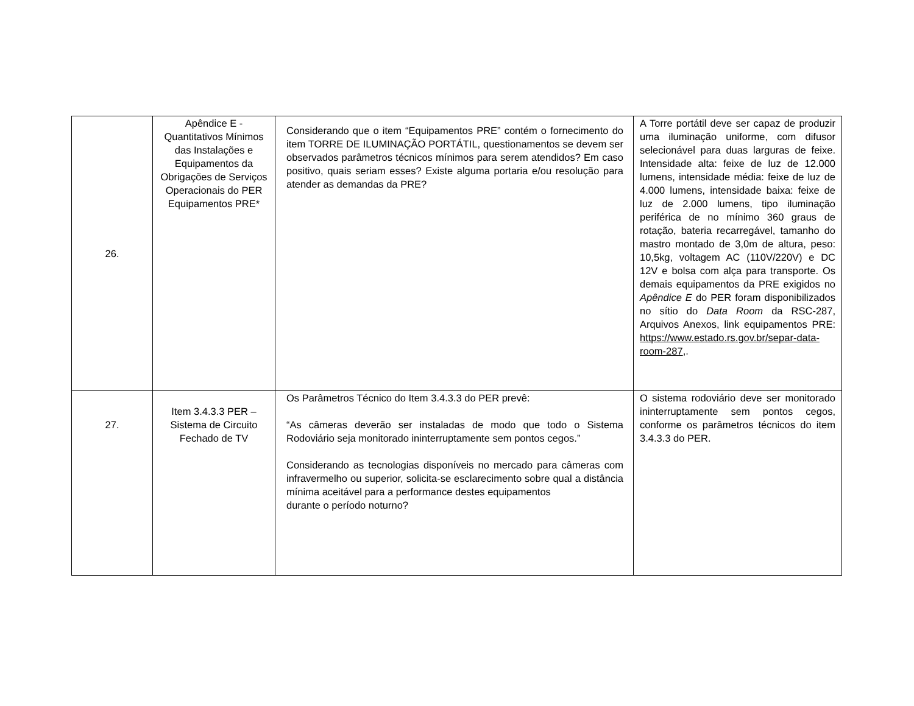| 26. | Apêndice E - Quantitativos Mínimos das Instalações e Equipamentos da Obrigações de Serviços Operacionais do PER Equipamentos PRE* | Considerando que o item “Equipamentos PRE” contém o fornecimento do item TORRE DE ILUMINAÇÃO PORTÁTIL, questionamentos se devem ser observados parâmetros técnicos mínimos para serem atendidos? Em caso positivo, quais seriam esses? Existe alguma portaria e/ou resolução para atender as demandas da PRE? | A Torre portátil deve ser capaz de produzir uma iluminação uniforme, com difusor selecionável para duas larguras de feixe. Intensidade alta: feixe de luz de 12.000 lumens, intensidade média: feixe de luz de 4.000 lumens, intensidade baixa: feixe de luz de 2.000 lumens, tipo iluminação periférica de no mínimo 360 graus de rotação, bateria recarregável, tamanho do mastro montado de 3,0m de altura, peso: 10,5kg, voltagem AC (110V/220V) e DC 12V e bolsa com alça para transporte. Os demais equipamentos da PRE exigidos no Apêndice E do PER foram disponibilizados no sítio do Data Room da RSC-287, Arquivos Anexos, link equipamentos PRE: https://www.estado.rs.gov.br/separ-data-room-287 ,. |
| 27. | Item 3.4.3.3 PER – Sistema de Circuito Fechado de TV | Os Parâmetros Técnico do Item 3.4.3.3 do PER prevê: “As câmeras deverão ser instaladas de modo que todo o Sistema Rodoviário seja monitorado ininterruptamente sem pontos cegos.” Considerando as tecnologias disponíveis no mercado para câmeras com infravermelho ou superior, solicita-se esclarecimento sobre qual a distância mínima aceitável para a performance destes equipamentos durante o período noturno? | O sistema rodoviário deve ser monitorado ininterruptamente sem pontos cegos, conforme os parâmetros técnicos do item 3.4.3.3 do PER. |